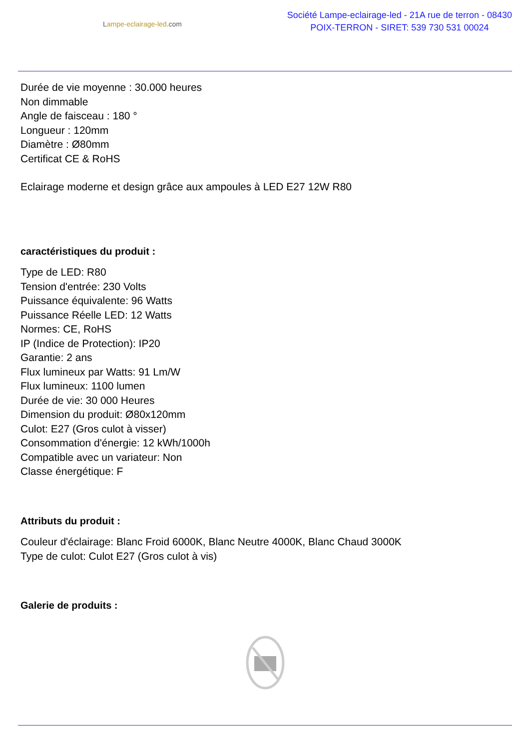Lampe-eclairage-led.com
Société Lampe-eclairage-led - 21A rue de terron - 08430
POIX-TERRON - SIRET: 539 730 531 00024
Durée de vie moyenne : 30.000 heures
Non dimmable
Angle de faisceau : 180 °
Longueur : 120mm
Diamètre : Ø80mm
Certificat CE & RoHS
Eclairage moderne et design grâce aux ampoules à LED E27 12W R80
caractéristiques du produit :
Type de LED: R80
Tension d'entrée: 230 Volts
Puissance équivalente: 96 Watts
Puissance Réelle LED: 12 Watts
Normes: CE, RoHS
IP (Indice de Protection): IP20
Garantie: 2 ans
Flux lumineux par Watts: 91 Lm/W
Flux lumineux: 1100 lumen
Durée de vie: 30 000 Heures
Dimension du produit: Ø80x120mm
Culot: E27 (Gros culot à visser)
Consommation d'énergie: 12 kWh/1000h
Compatible avec un variateur: Non
Classe énergétique: F
Attributs du produit :
Couleur d'éclairage: Blanc Froid 6000K, Blanc Neutre 4000K, Blanc Chaud 3000K
Type de culot: Culot E27 (Gros culot à vis)
Galerie de produits :